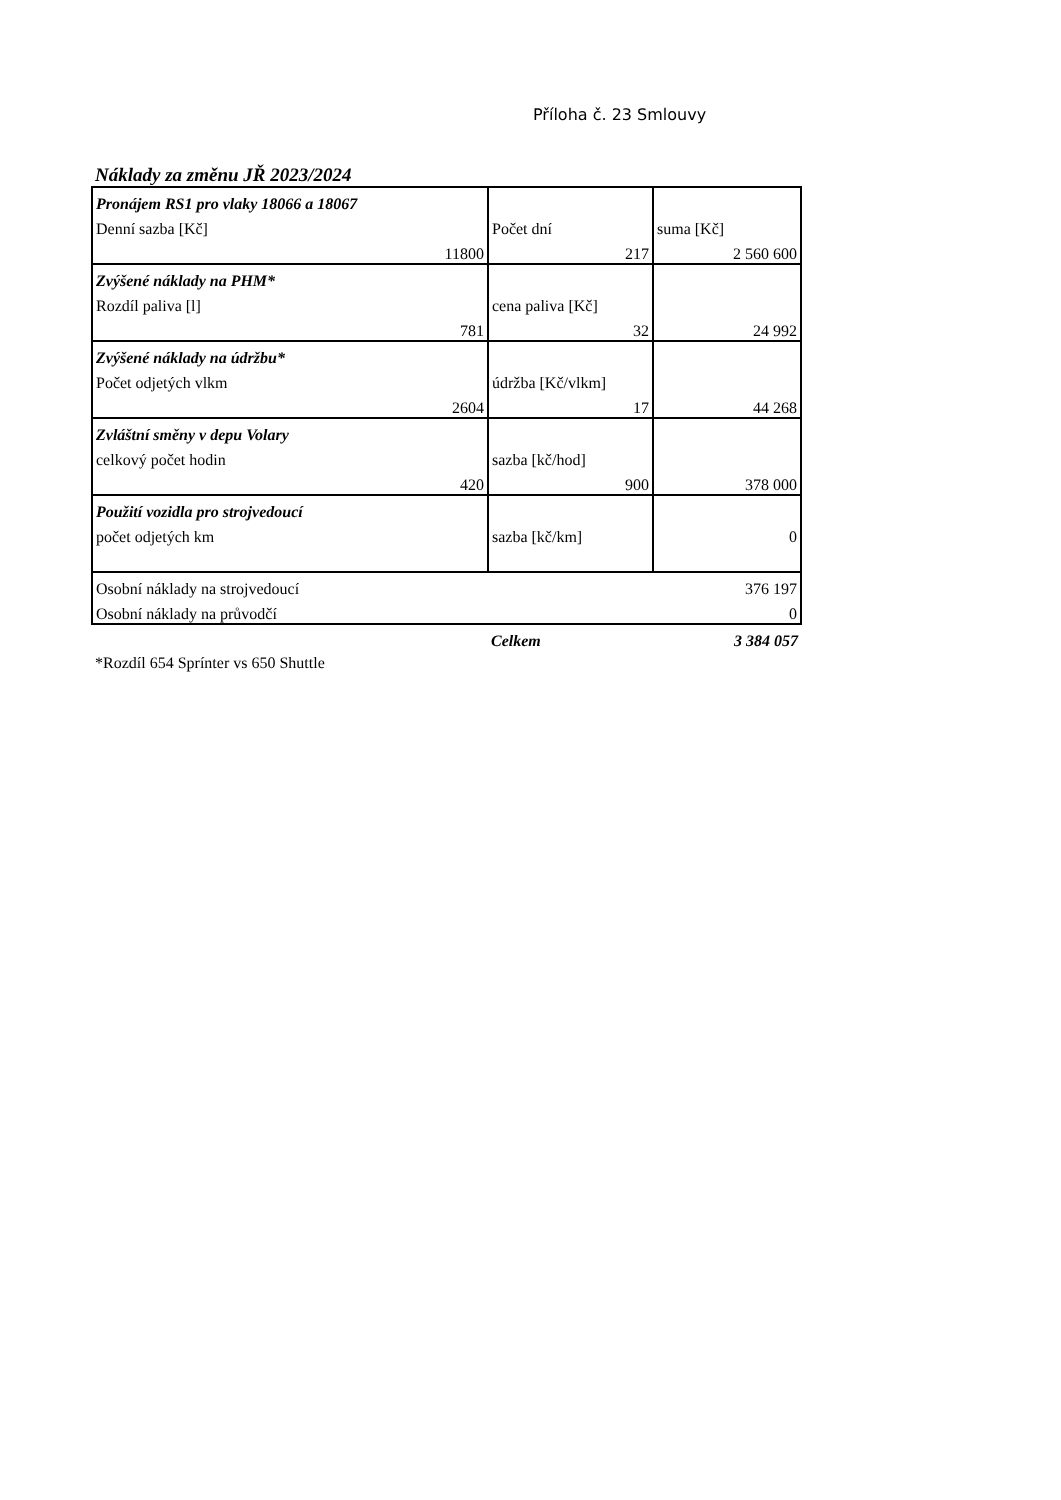Příloha č. 23 Smlouvy
Náklady za změnu JŘ 2023/2024
| Pronájem RS1 pro vlaky 18066 a 18067 | | |
| Denní sazba [Kč] | Počet dní | suma [Kč] |
| 11800 | 217 | 2 560 600 |
| Zvýšené náklady na PHM* | | |
| Rozdíl paliva [l] | cena paliva [Kč] | |
| 781 | 32 | 24 992 |
| Zvýšené náklady na údržbu* | | |
| Počet odjetých vlkm | údržba [Kč/vlkm] | |
| 2604 | 17 | 44 268 |
| Zvláštní směny v depu Volary | | |
| celkový počet hodin | sazba [kč/hod] | |
| 420 | 900 | 378 000 |
| Použití vozidla pro strojvedoucí | | |
| počet odjetých km | sazba [kč/km] | 0 |
| Osobní náklady na strojvedoucí | | 376 197 |
| Osobní náklady na průvodčí | | 0 |
| | Celkem | 3 384 057 |
*Rozdíl 654 Sprínter vs 650 Shuttle